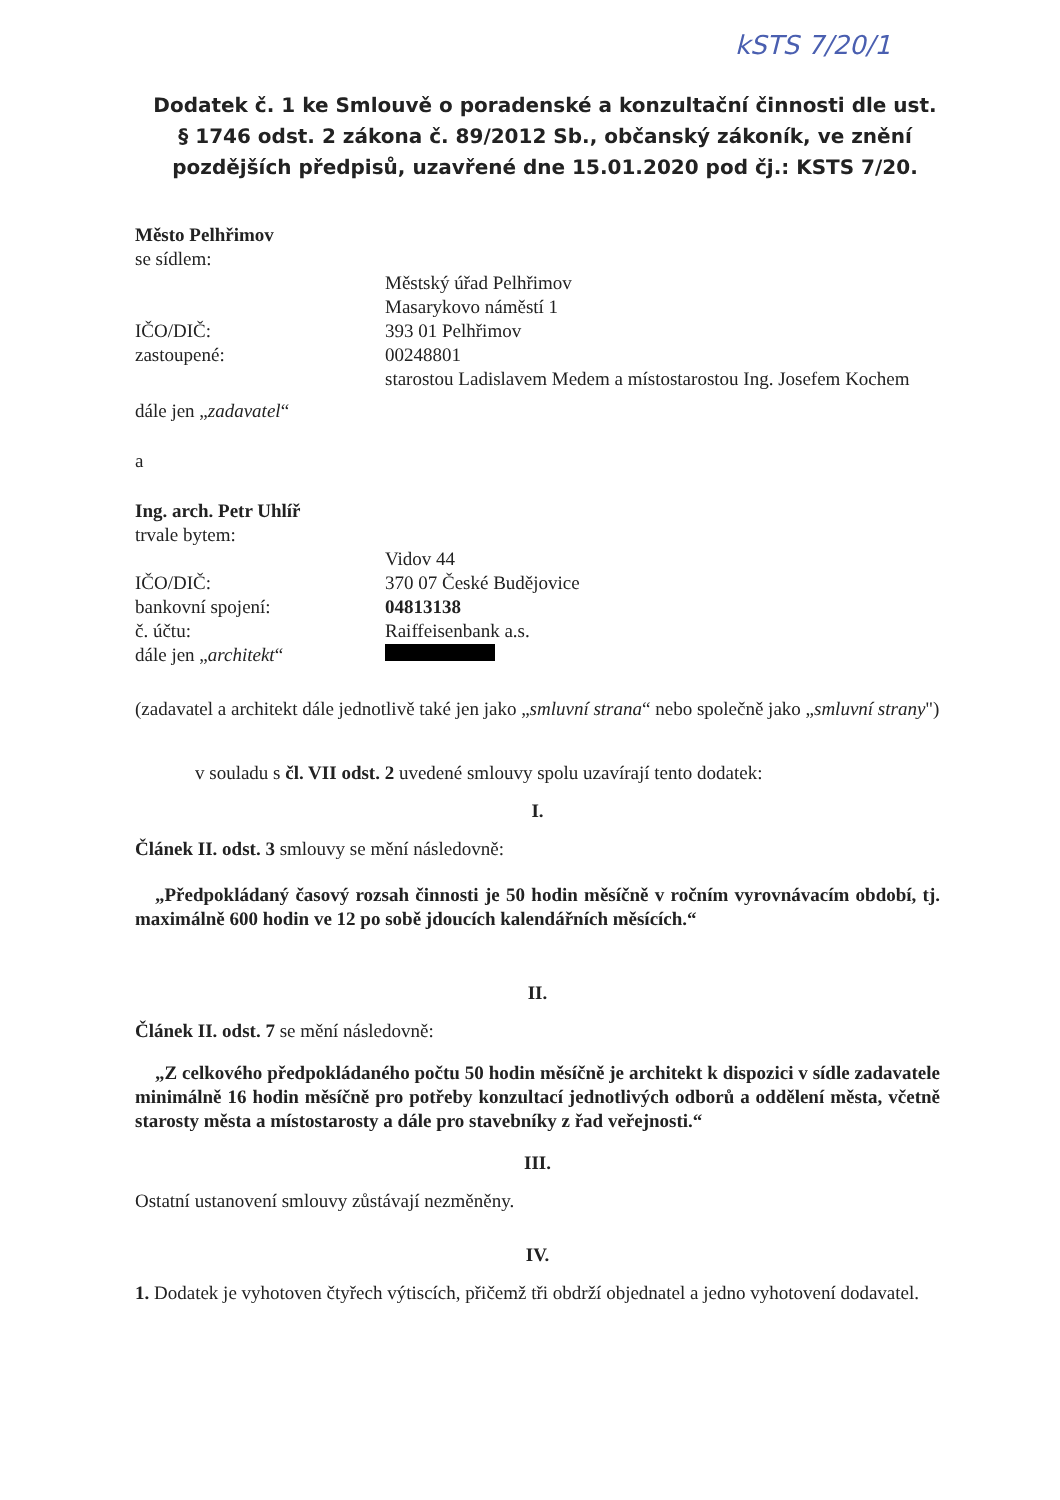kSTS 7/20/1
Dodatek č. 1 ke Smlouvě o poradenské a konzultační činnosti dle ust. § 1746 odst. 2 zákona č. 89/2012 Sb., občanský zákoník, ve znění pozdějších předpisů, uzavřené dne 15.01.2020 pod čj.: KSTS 7/20.
Město Pelhřimov
se sídlem:
IČO/DIČ:
zastoupené:
Městský úřad Pelhřimov
Masarykovo náměstí 1
393 01 Pelhřimov
00248801
starostou Ladislavem Medem a místostarostou Ing. Josefem Kochem
dále jen „zadavatel“
a
Ing. arch. Petr Uhlíř
trvale bytem:
IČO/DIČ:
bankovní spojení:
č. účtu:
dále jen „architekt“
Vidov 44
370 07 České Budějovice
04813138
Raiffeisenbank a.s.
(zadavatel a architekt dále jednotlivě také jen jako „smluvní strana“ nebo společně jako „smluvní strany")
v souladu s čl. VII odst. 2 uvedené smlouvy spolu uzavírají tento dodatek:
I.
Článek II. odst. 3 smlouvy se mění následovně:
„Předpokládaný časový rozsah činnosti je 50 hodin měsíčně v ročním vyrovnávacím období, tj. maximálně 600 hodin ve 12 po sobě jdoucích kalendářních měsících.“
II.
Článek II. odst. 7 se mění následovně:
„Z celkového předpokládaného počtu 50 hodin měsíčně je architekt k dispozici v sídle zadavatele minimálně 16 hodin měsíčně pro potřeby konzultací jednotlivých odborů a oddělení města, včetně starosty města a místostarosty a dále pro stavebníky z řad veřejnosti.“
III.
Ostatní ustanovení smlouvy zůstávají nezměněny.
IV.
1. Dodatek je vyhotoven čtyřech výtiscích, přičemž tři obdrží objednatel a jedno vyhotovení dodavatel.